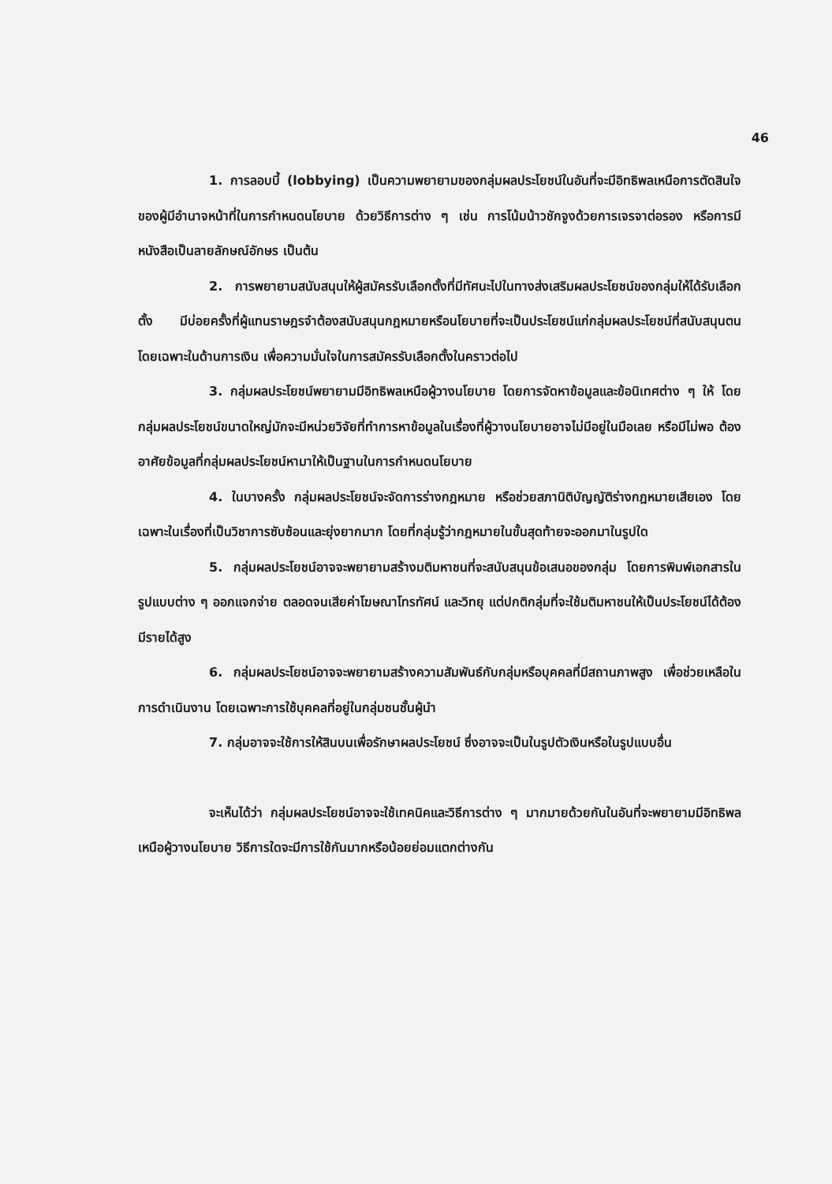46
1. การลอบบี้ (lobbying) เป็นความพยายามของกลุ่มผลประโยชน์ในอันที่จะมีอิทธิพลเหนือการตัดสินใจของผู้มีอำนาจหน้าที่ในการกำหนดนโยบาย ด้วยวิธีการต่าง ๆ เช่น การโน้มน้าวชักจูงด้วยการเจรจาต่อรอง หรือการมีหนังสือเป็นลายลักษณ์อักษร เป็นต้น
2. การพยายามสนับสนุนให้ผู้สมัครรับเลือกตั้งที่มีทัศนะไปในทางส่งเสริมผลประโยชน์ของกลุ่มให้ได้รับเลือกตั้ง มีบ่อยครั้งที่ผู้แทนราษฎรจำต้องสนับสนุนกฎหมายหรือนโยบายที่จะเป็นประโยชน์แก่กลุ่มผลประโยชน์ที่สนับสนุนตน โดยเฉพาะในด้านการเงิน เพื่อความมั่นใจในการสมัครรับเลือกตั้งในคราวต่อไป
3. กลุ่มผลประโยชน์พยายามมีอิทธิพลเหนือผู้วางนโยบาย โดยการจัดหาข้อมูลและข้อนิเทศต่าง ๆ ให้ โดยกลุ่มผลประโยชน์ขนาดใหญ่มักจะมีหน่วยวิจัยที่ทำการหาข้อมูลในเรื่องที่ผู้วางนโยบายอาจไม่มีอยู่ในมือเลย หรือมีไม่พอ ต้องอาศัยข้อมูลที่กลุ่มผลประโยชน์หามาให้เป็นฐานในการกำหนดนโยบาย
4. ในบางครั้ง กลุ่มผลประโยชน์จะจัดการร่างกฎหมาย หรือช่วยสภานิติบัญญัติร่างกฎหมายเสียเอง โดยเฉพาะในเรื่องที่เป็นวิชาการซับซ้อนและยุ่งยากมาก โดยที่กลุ่มรู้ว่ากฎหมายในขั้นสุดท้ายจะออกมาในรูปใด
5. กลุ่มผลประโยชน์อาจจะพยายามสร้างมติมหาชนที่จะสนับสนุนข้อเสนอของกลุ่ม โดยการพิมพ์เอกสารในรูปแบบต่าง ๆ ออกแจกจ่าย ตลอดจนเสียค่าโฆษณาโทรทัศน์ และวิทยุ แต่ปกติกลุ่มที่จะใช้มติมหาชนให้เป็นประโยชน์ได้ต้องมีรายได้สูง
6. กลุ่มผลประโยชน์อาจจะพยายามสร้างความสัมพันธ์กับกลุ่มหรือบุคคลที่มีสถานภาพสูง เพื่อช่วยเหลือในการดำเนินงาน โดยเฉพาะการใช้บุคคลที่อยู่ในกลุ่มชนชั้นผู้นำ
7. กลุ่มอาจจะใช้การให้สินบนเพื่อรักษาผลประโยชน์ ซึ่งอาจจะเป็นในรูปตัวเงินหรือในรูปแบบอื่น
จะเห็นได้ว่า กลุ่มผลประโยชน์อาจจะใช้เทคนิคและวิธีการต่าง ๆ มากมายด้วยกันในอันที่จะพยายามมีอิทธิพลเหนือผู้วางนโยบาย วิธีการใดจะมีการใช้กันมากหรือน้อยย่อมแตกต่างกัน